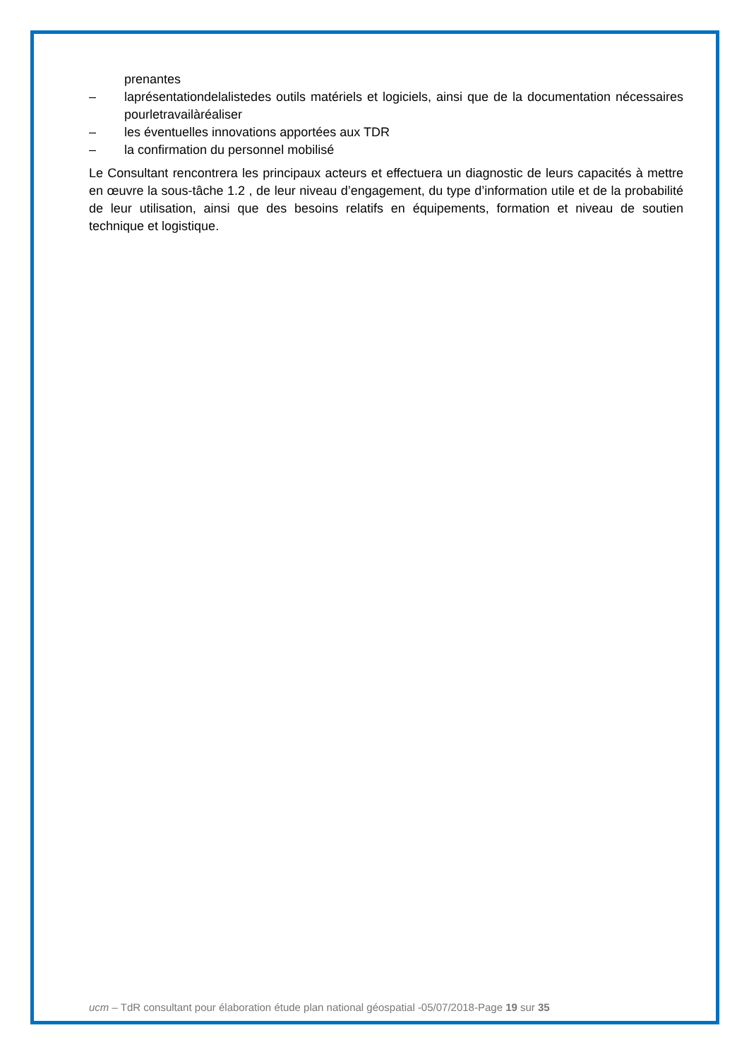prenantes
– laprésentationdelalistedes outils matériels et logiciels, ainsi que de la documentation nécessaires pourletravailàréaliser
– les éventuelles innovations apportées aux TDR
– la confirmation du personnel mobilisé
Le Consultant rencontrera les principaux acteurs et effectuera un diagnostic de leurs capacités à mettre en œuvre la sous-tâche 1.2 , de leur niveau d’engagement, du type d’information utile et de la probabilité de leur utilisation, ainsi que des besoins relatifs en équipements, formation et niveau de soutien technique et logistique.
ucm – TdR consultant pour élaboration étude plan national géospatial -05/07/2018-Page 19 sur 35